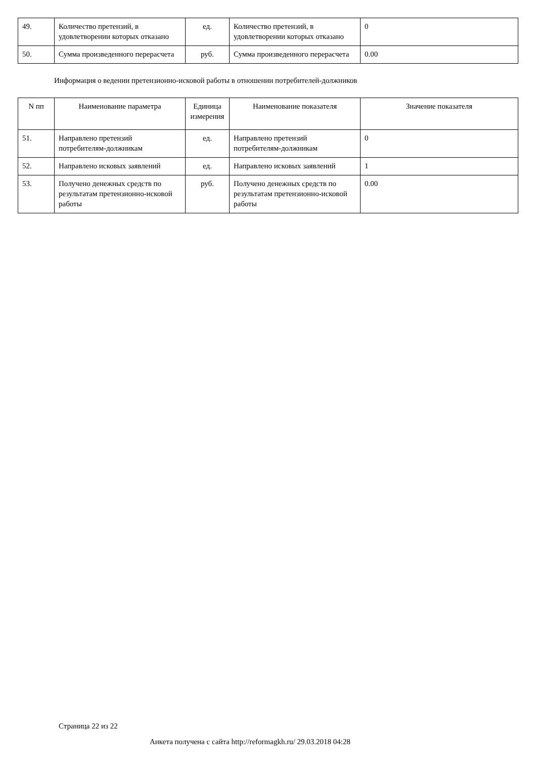| 49. | Количество претензий, в удовлетворении которых отказано | ед. | Количество претензий, в удовлетворении которых отказано | 0 |
| 50. | Сумма произведенного перерасчета | руб. | Сумма произведенного перерасчета | 0.00 |
Информация о ведении претензионно-исковой работы в отношении потребителей-должников
| N пп | Наименование параметра | Единица измерения | Наименование показателя | Значение показателя |
| --- | --- | --- | --- | --- |
| 51. | Направлено претензий потребителям-должникам | ед. | Направлено претензий потребителям-должникам | 0 |
| 52. | Направлено исковых заявлений | ед. | Направлено исковых заявлений | 1 |
| 53. | Получено денежных средств по результатам претензионно-исковой работы | руб. | Получено денежных средств по результатам претензионно-исковой работы | 0.00 |
Страница 22 из 22
Анкета получена с сайта http://reformagkh.ru/ 29.03.2018 04:28